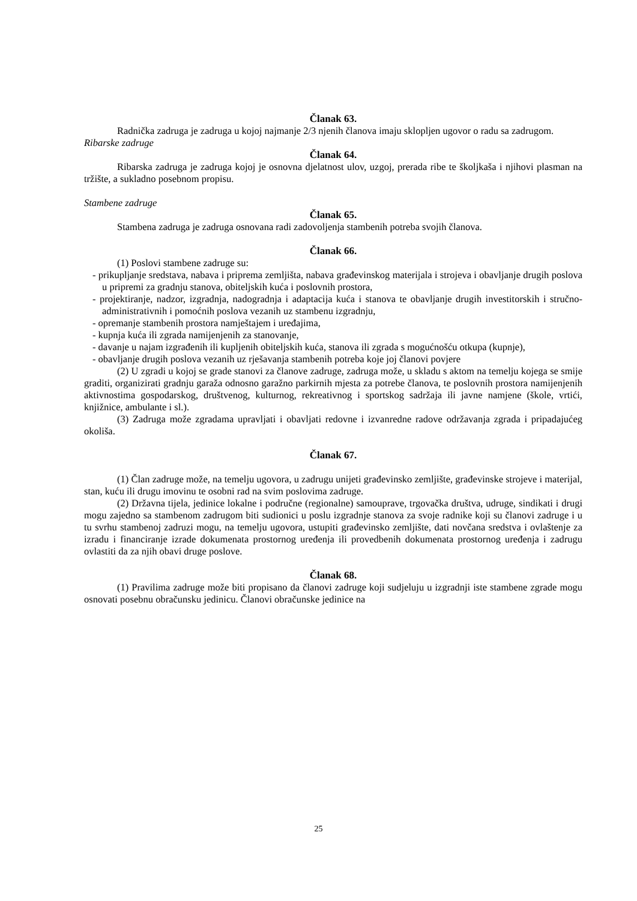Članak 63.
Radnička zadruga je zadruga u kojoj najmanje 2/3 njenih članova imaju sklopljen ugovor o radu sa zadrugom.
Ribarske zadruge
Članak 64.
Ribarska zadruga je zadruga kojoj je osnovna djelatnost ulov, uzgoj, prerada ribe te školjkaša i njihovi plasman na tržište, a sukladno posebnom propisu.
Stambene zadruge
Članak 65.
Stambena zadruga je zadruga osnovana radi zadovoljenja stambenih potreba svojih članova.
Članak 66.
(1) Poslovi stambene zadruge su:
- prikupljanje sredstava, nabava i priprema zemljišta, nabava građevinskog materijala i strojeva i obavljanje drugih poslova u pripremi za gradnju stanova, obiteljskih kuća i poslovnih prostora,
- projektiranje, nadzor, izgradnja, nadogradnja i adaptacija kuća i stanova te obavljanje drugih investitorskih i stručno-administrativnih i pomoćnih poslova vezanih uz stambenu izgradnju,
- opremanje stambenih prostora namještajem i uređajima,
- kupnja kuća ili zgrada namijenjenih za stanovanje,
- davanje u najam izgrađenih ili kupljenih obiteljskih kuća, stanova ili zgrada s mogućnošću otkupa (kupnje),
- obavljanje drugih poslova vezanih uz rješavanja stambenih potreba koje joj članovi povjere
(2) U zgradi u kojoj se grade stanovi za članove zadruge, zadruga može, u skladu s aktom na temelju kojega se smije graditi, organizirati gradnju garaža odnosno garažno parkirnih mjesta za potrebe članova, te poslovnih prostora namijenjenih aktivnostima gospodarskog, društvenog, kulturnog, rekreativnog i sportskog sadržaja ili javne namjene (škole, vrtići, knjižnice, ambulante i sl.).
(3) Zadruga može zgradama upravljati i obavljati redovne i izvanredne radove održavanja zgrada i pripadajućeg okoliša.
Članak 67.
(1) Član zadruge može, na temelju ugovora, u zadrugu unijeti građevinsko zemljište, građevinske strojeve i materijal, stan, kuću ili drugu imovinu te osobni rad na svim poslovima zadruge.
(2) Državna tijela, jedinice lokalne i područne (regionalne) samouprave, trgovačka društva, udruge, sindikati i drugi mogu zajedno sa stambenom zadrugom biti sudionici u poslu izgradnje stanova za svoje radnike koji su članovi zadruge i u tu svrhu stambenoj zadruzi mogu, na temelju ugovora, ustupiti građevinsko zemljište, dati novčana sredstva i ovlaštenje za izradu i financiranje izrade dokumenata prostornog uređenja ili provedbenih dokumenata prostornog uređenja i zadrugu ovlastiti da za njih obavi druge poslove.
Članak 68.
(1) Pravilima zadruge može biti propisano da članovi zadruge koji sudjeluju u izgradnji iste stambene zgrade mogu osnovati posebnu obračunsku jedinicu. Članovi obračunske jedinice na
25